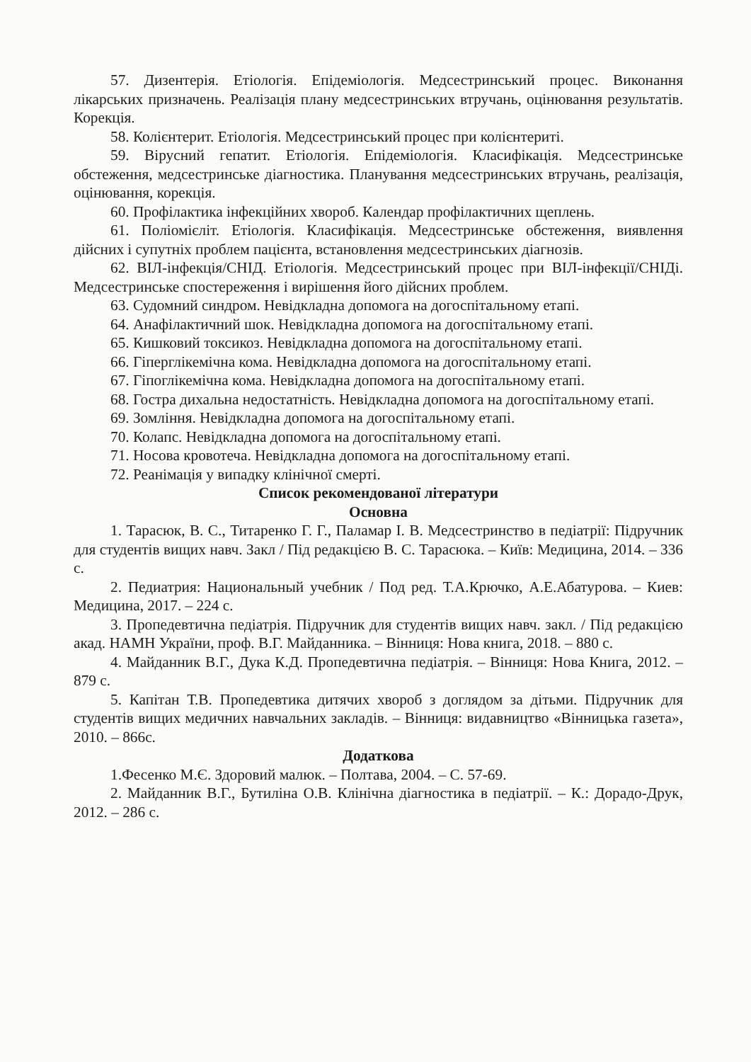57. Дизентерія. Етіологія. Епідеміологія. Медсестринський процес. Виконання лікарських призначень. Реалізація плану медсестринських втручань, оцінювання результатів. Корекція.
58. Колієнтерит. Етіологія. Медсестринський процес при колієнтериті.
59. Вірусний гепатит. Етіологія. Епідеміологія. Класифікація. Медсестринське обстеження, медсестринське діагностика. Планування медсестринських втручань, реалізація, оцінювання, корекція.
60. Профілактика інфекційних хвороб. Календар профілактичних щеплень.
61. Поліомієліт. Етіологія. Класифікація. Медсестринське обстеження, виявлення дійсних і супутніх проблем пацієнта, встановлення медсестринських діагнозів.
62. ВІЛ-інфекція/СНІД. Етіологія. Медсестринський процес при ВІЛ-інфекції/СНІДі. Медсестринське спостереження і вирішення його дійсних проблем.
63. Судомний синдром. Невідкладна допомога на догоспітальному етапі.
64. Анафілактичний шок. Невідкладна допомога на догоспітальному етапі.
65. Кишковий токсикоз. Невідкладна допомога на догоспітальному етапі.
66. Гіперглікемічна кома. Невідкладна допомога на догоспітальному етапі.
67. Гіпоглікемічна кома. Невідкладна допомога на догоспітальному етапі.
68. Гостра дихальна недостатність. Невідкладна допомога на догоспітальному етапі.
69. Зомління. Невідкладна допомога на догоспітальному етапі.
70. Колапс. Невідкладна допомога на догоспітальному етапі.
71. Носова кровотеча. Невідкладна допомога на догоспітальному етапі.
72. Реанімація у випадку клінічної смерті.
Список рекомендованої літератури
Основна
1. Тарасюк, В. С., Титаренко Г. Г., Паламар І. В. Медсестринство в педіатрії: Підручник для студентів вищих навч. Закл / Під редакцією В. С. Тарасюка. – Київ: Медицина, 2014. – 336 с.
2. Педиатрия: Национальный учебник / Под ред. Т.А.Крючко, А.Е.Абатурова. – Киев: Медицина, 2017. – 224 с.
3. Пропедевтична педіатрія. Підручник для студентів вищих навч. закл. / Під редакцією акад. НАМН України, проф. В.Г. Майданника. – Вінниця: Нова книга, 2018. – 880 с.
4. Майданник В.Г., Дука К.Д. Пропедевтична педіатрія. – Вінниця: Нова Книга, 2012. – 879 с.
5. Капітан Т.В. Пропедевтика дитячих хвороб з доглядом за дітьми. Підручник для студентів вищих медичних навчальних закладів. – Вінниця: видавництво «Вінницька газета», 2010. – 866с.
Додаткова
1.Фесенко М.Є. Здоровий малюк. – Полтава, 2004. – С. 57-69.
2. Майданник В.Г., Бутиліна О.В. Клінічна діагностика в педіатрії. – К.: Дорадо-Друк, 2012. – 286 с.